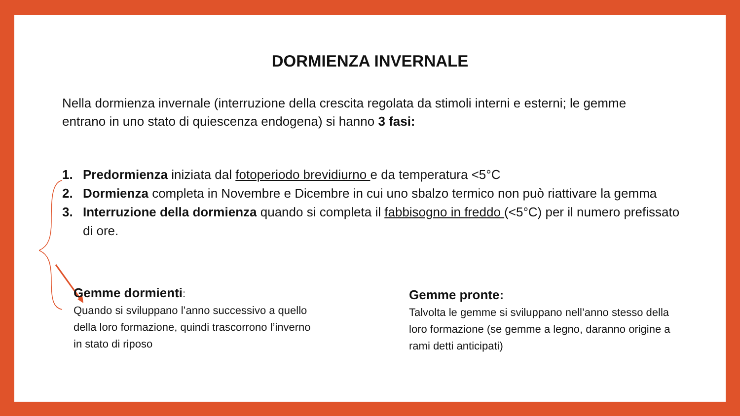DORMIENZA INVERNALE
Nella dormienza invernale (interruzione della crescita regolata da stimoli interni e esterni; le gemme entrano in uno stato di quiescenza endogena) si hanno 3 fasi:
1. Predormienza iniziata dal fotoperiodo brevidiurno e da temperatura <5°C
2. Dormienza completa in Novembre e Dicembre in cui uno sbalzo termico non può riattivare la gemma
3. Interruzione della dormienza quando si completa il fabbisogno in freddo (<5°C) per il numero prefissato di ore.
Gemme dormienti:
Quando si sviluppano l’anno successivo a quello della loro formazione, quindi trascorrono l’inverno in stato di riposo
Gemme pronte:
Talvolta le gemme si sviluppano nell’anno stesso della loro formazione (se gemme a legno, daranno origine a rami detti anticipati)